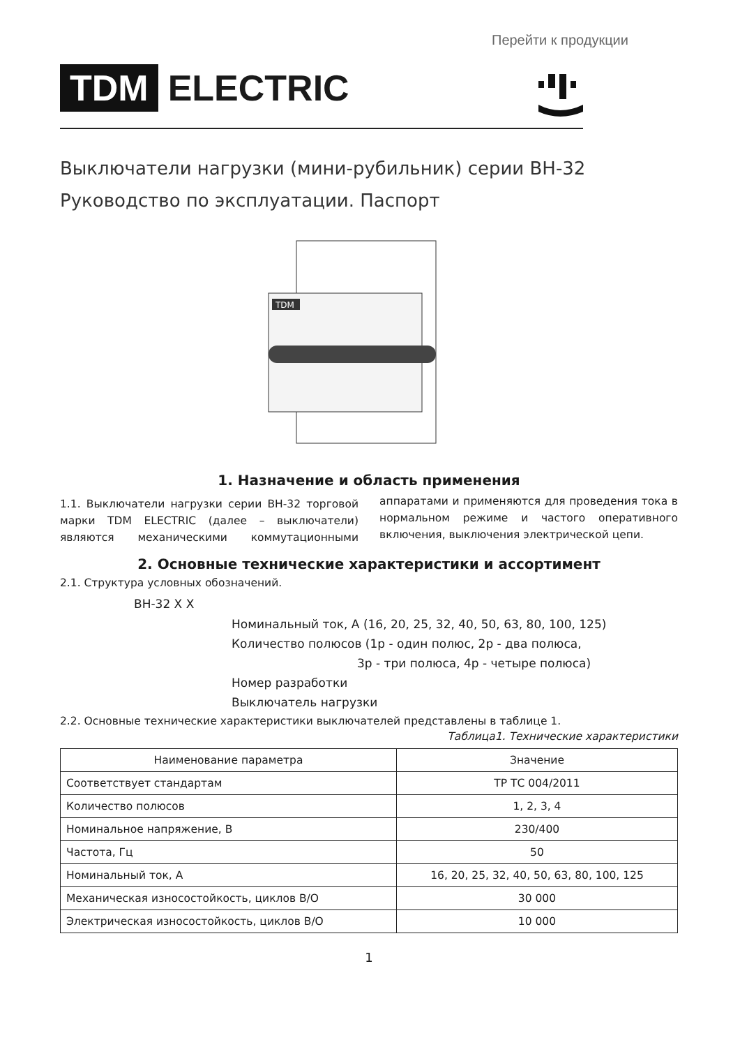Перейти к продукции
TDM ELECTRIC
Выключатели нагрузки (мини-рубильник) серии ВН-32
Руководство по эксплуатации. Паспорт
TDM
1. Назначение и область применения
1.1. Выключатели нагрузки серии ВН-32 торговой марки TDM ELECTRIC (далее – выключатели) являются механическими коммутационными аппаратами и применяются для проведения тока в нормальном режиме и частого оперативного включения, выключения электрической цепи.
2. Основные технические характеристики и ассортимент
2.1. Структура условных обозначений.
ВН-32 X X
Номинальный ток, А (16, 20, 25, 32, 40, 50, 63, 80, 100, 125)
Количество полюсов (1p - один полюс, 2p - два полюса,
3p - три полюса, 4p - четыре полюса)
Номер разработки
Выключатель нагрузки
2.2. Основные технические характеристики выключателей представлены в таблице 1.
Таблица1. Технические характеристики
| Наименование параметра | Значение |
| --- | --- |
| Соответствует стандартам | ТР ТС 004/2011 |
| Количество полюсов | 1, 2, 3, 4 |
| Номинальное напряжение, В | 230/400 |
| Частота, Гц | 50 |
| Номинальный ток, А | 16, 20, 25, 32, 40, 50, 63, 80, 100, 125 |
| Механическая износостойкость, циклов В/О | 30 000 |
| Электрическая износостойкость, циклов В/О | 10 000 |
1